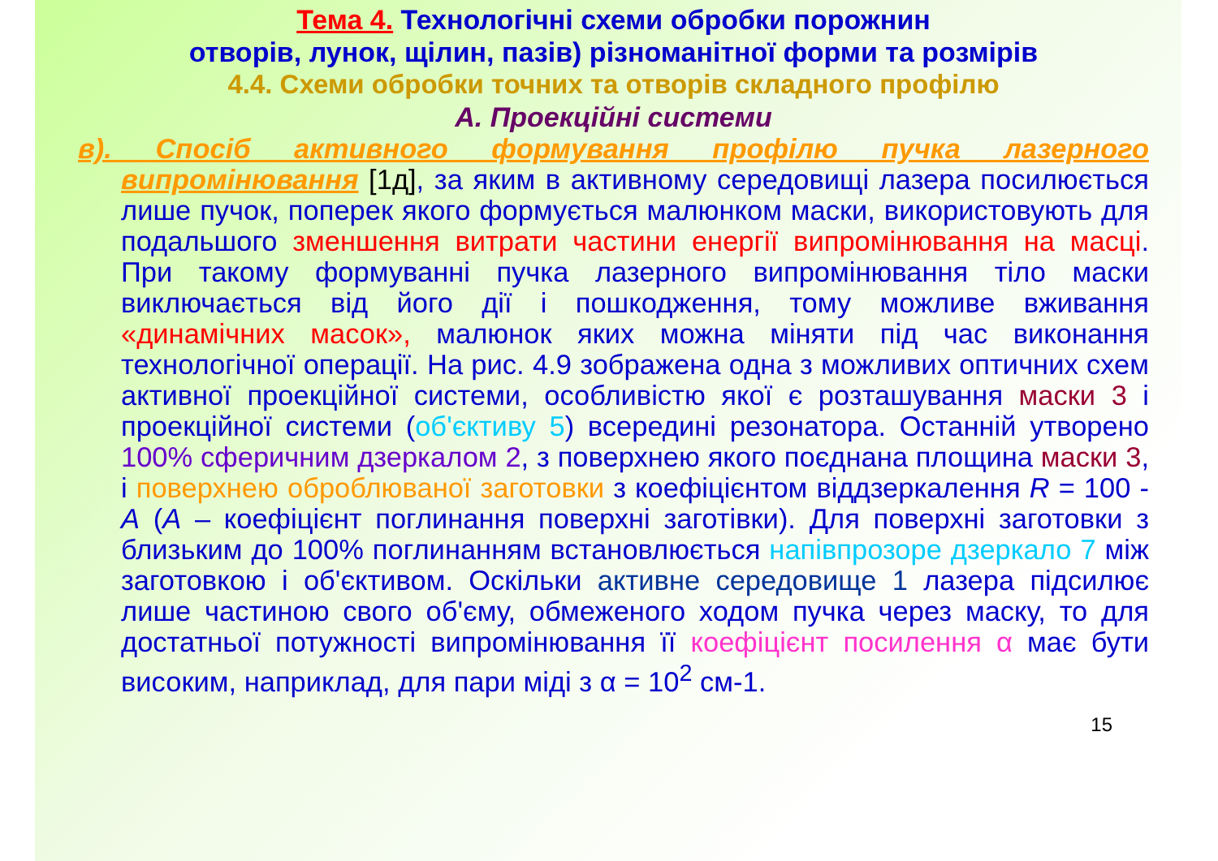Тема 4. Технологічні схеми обробки порожнин
отворів, лунок, щілин, пазів) різноманітної форми та розмірів
4.4. Схеми обробки точних та отворів складного профілю
А. Проекційні системи
в). Спосіб активного формування профілю пучка лазерного випромінювання [1д], за яким в активному середовищі лазера посилюється лише пучок, поперек якого формується малюнком маски, використовують для подальшого зменшення витрати частини енергії випромінювання на масці. При такому формуванні пучка лазерного випромінювання тіло маски виключається від його дії і пошкодження, тому можливе вживання «динамічних масок», малюнок яких можна міняти під час виконання технологічної операції. На рис. 4.9 зображена одна з можливих оптичних схем активної проекційної системи, особливістю якої є розташування маски 3 і проекційної системи (об'єктиву 5) всередині резонатора. Останній утворено 100% сферичним дзеркалом 2, з поверхнею якого поєднана площина маски 3, і поверхнею оброблюваної заготовки з коефіцієнтом віддзеркалення R = 100 - A (A – коефіцієнт поглинання поверхні заготівки). Для поверхні заготовки з близьким до 100% поглинанням встановлюється напівпрозоре дзеркало 7 між заготовкою і об'єктивом. Оскільки активне середовище 1 лазера підсилює лише частиною свого об'єму, обмеженого ходом пучка через маску, то для достатньої потужності випромінювання її коефіцієнт посилення α має бути високим, наприклад, для пари міді з α = 10<sup>2</sup> см-1.
15